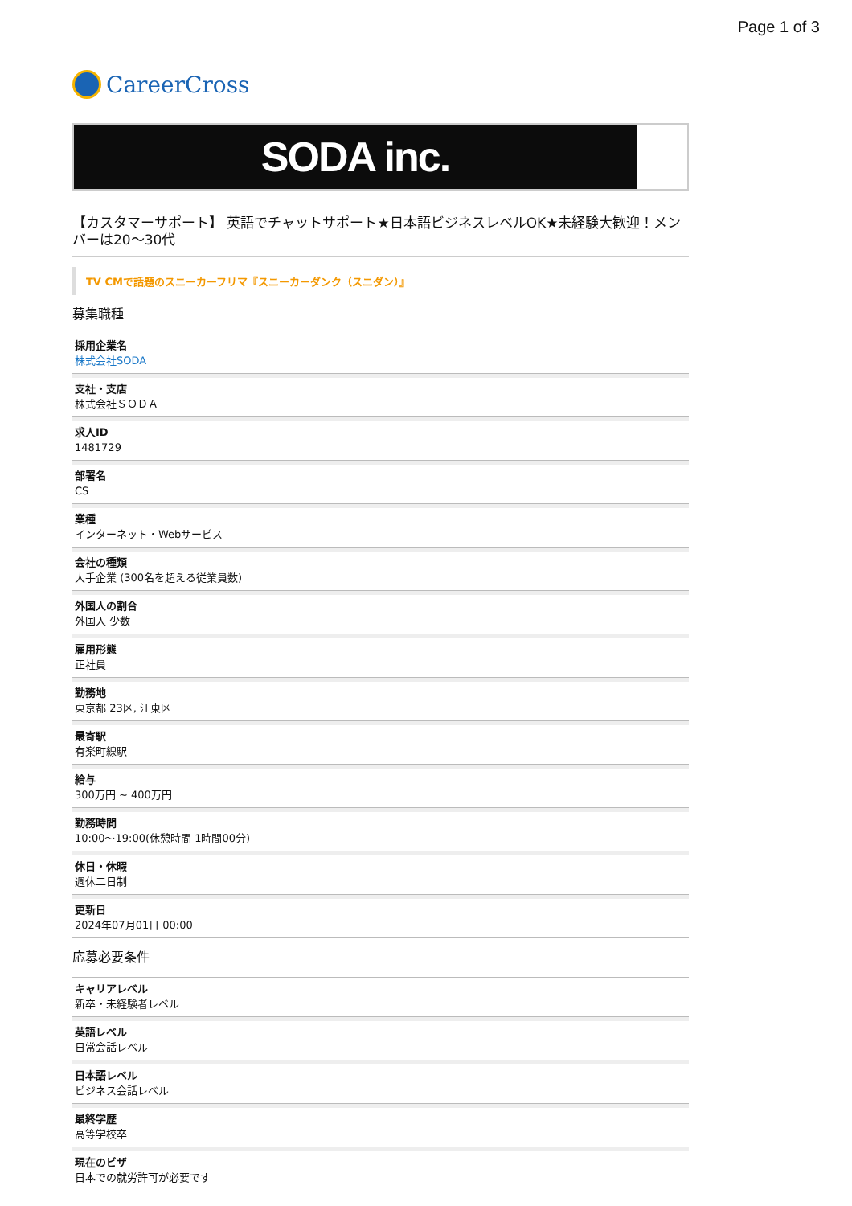Page 1 of 3
CareerCross
SODA inc.
【カスタマーサポート】 英語でチャットサポート★日本語ビジネスレベルOK★未経験大歓迎！メンバーは20〜30代
TV CMで話題のスニーカーフリマ『スニーカーダンク（スニダン）』
募集職種
採用企業名
株式会社SODA
支社・支店
株式会社ＳＯＤＡ
求人ID
1481729
部署名
CS
業種
インターネット・Webサービス
会社の種類
大手企業 (300名を超える従業員数)
外国人の割合
外国人 少数
雇用形態
正社員
勤務地
東京都 23区, 江東区
最寄駅
有楽町線駅
給与
300万円 ~ 400万円
勤務時間
10:00〜19:00(休憩時間 1時間00分)
休日・休暇
週休二日制
更新日
2024年07月01日 00:00
応募必要条件
キャリアレベル
新卒・未経験者レベル
英語レベル
日常会話レベル
日本語レベル
ビジネス会話レベル
最終学歴
高等学校卒
現在のビザ
日本での就労許可が必要です